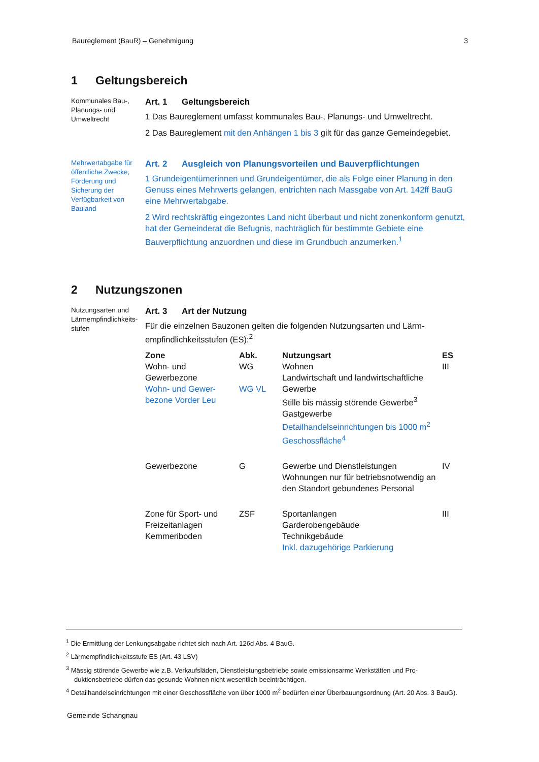Baureglement (BauR) – Genehmigung 3
1 Geltungsbereich
Kommunales Bau-, Planungs- und Umweltrecht
Art. 1 Geltungsbereich
1 Das Baureglement umfasst kommunales Bau-, Planungs- und Umweltrecht.
2 Das Baureglement mit den Anhängen 1 bis 3 gilt für das ganze Gemeinde­gebiet.
Mehrwertabgabe für öffentliche Zwecke, Förderung und Sicherung der Verfügbarkeit von Bauland
Art. 2 Ausgleich von Planungsvorteilen und Bauverpflichtungen
1 Grundeigentümerinnen und Grundeigentümer, die als Folge einer Planung in den Genuss eines Mehrwerts gelangen, entrichten nach Massgabe von Art. 142ff BauG eine Mehrwertabgabe.
2 Wird rechtskräftig eingezontes Land nicht überbaut und nicht zonenkonform genutzt, hat der Gemeinderat die Befugnis, nachträglich für bestimmte Ge­biete eine Bauverpflichtung anzuordnen und diese im Grundbuch anzumerken.<sup>1</sup>
2 Nutzungszonen
Nutzungsarten und Lärmempfindlichkeits­stufen
Art. 3 Art der Nutzung
Für die einzelnen Bauzonen gelten die folgenden Nutzungsarten und Lärm­empfindlichkeitsstufen (ES):<sup>2</sup>
| Zone | Abk. | Nutzungsart | ES |
| --- | --- | --- | --- |
| Wohn- und Gewerbezone Wohn- und Gewer­bezone Vorder Leu | WG WG VL | Wohnen Landwirtschaft und landwirtschaftli­che Gewerbe Stille bis mässig störende Gewerbe<sup>3</sup> Gastgewerbe Detailhandelseinrichtungen bis 1000 m<sup>2</sup> Geschossfläche<sup>4</sup> | III |
| Gewerbezone | G | Gewerbe und Dienstleistungen Wohnungen nur für betriebsnotwen­dig an den Standort gebundenes Personal | IV |
| Zone für Sport- und Freizeitanlagen Kemmeriboden | ZSF | Sportanlangen Garderobengebäude Technikgebäude Inkl. dazugehörige Parkierung | III |
<sup>1</sup> Die Ermittlung der Lenkungsabgabe richtet sich nach Art. 126d Abs. 4 BauG.
<sup>2</sup> Lärmempfindlichkeitsstufe ES (Art. 43 LSV)
<sup>3</sup> Mässig störende Gewerbe wie z.B. Verkaufsläden, Dienstleistungsbetriebe sowie emissionsarme Werkstätten und Pro­duktionsbetriebe dürfen das gesunde Wohnen nicht wesentlich beeinträchtigen.
<sup>4</sup> Detailhandelseinrichtungen mit einer Geschossfläche von über 1000 m<sup>2</sup> bedürfen einer Überbauungsordnung (Art. 20 Abs. 3 BauG).
Gemeinde Schangnau